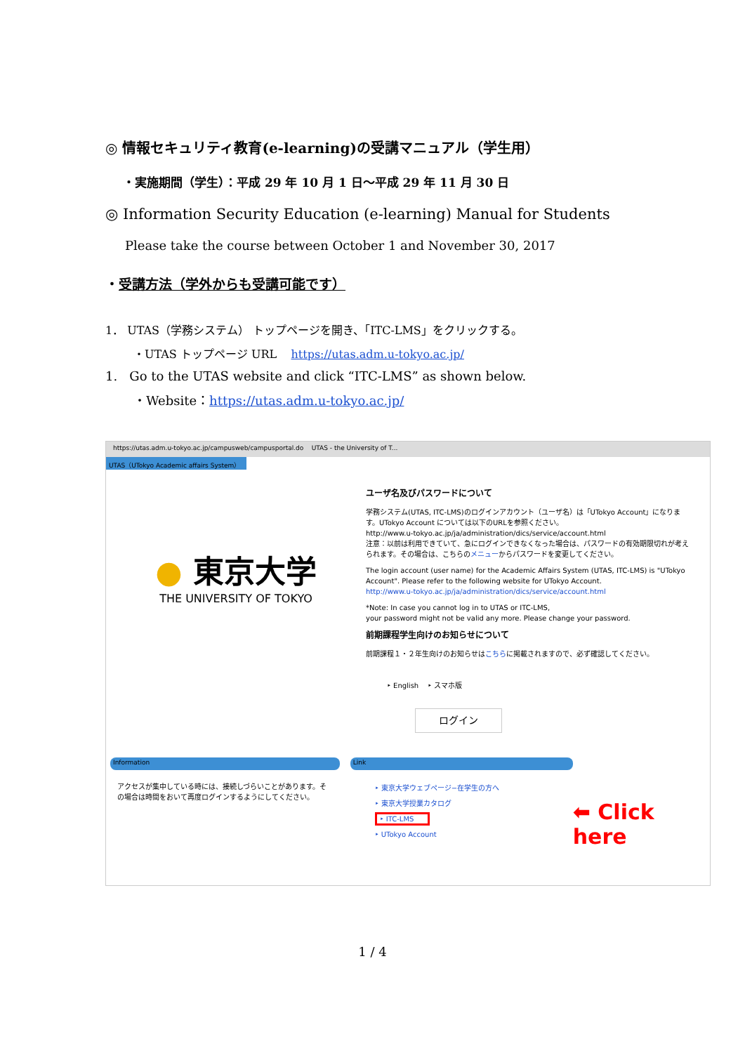◎ 情報セキュリティ教育(e-learning)の受講マニュアル（学生用）
・実施期間（学生）：平成 29 年 10 月 1 日～平成 29 年 11 月 30 日
◎ Information Security Education (e-learning) Manual for Students
Please take the course between October 1 and November 30, 2017
・受講方法（学外からも受講可能です）
1． UTAS（学務システム） トップページを開き、「ITC-LMS」をクリックする。
・UTAS トップページ URL https://utas.adm.u-tokyo.ac.jp/
1. Go to the UTAS website and click “ITC-LMS” as shown below.
・Website：https://utas.adm.u-tokyo.ac.jp/
https://utas.adm.u-tokyo.ac.jp/campusweb/campusportal.do UTAS - the University of T...
UTAS（UTokyo Academic affairs System）
● 東京大学
THE UNIVERSITY OF TOKYO
ユーザ名及びパスワードについて
学務システム(UTAS, ITC-LMS)のログインアカウント（ユーザ名）は「UTokyo Account」になります。UTokyo Account については以下のURLを参照ください。
http://www.u-tokyo.ac.jp/ja/administration/dics/service/account.html
注意：以前は利用できていて、急にログインできなくなった場合は、パスワードの有効期限切れが考えられます。その場合は、こちらのメニューからパスワードを変更してください。
The login account (user name) for the Academic Affairs System (UTAS, ITC-LMS) is "UTokyo Account". Please refer to the following website for UTokyo Account.
http://www.u-tokyo.ac.jp/ja/administration/dics/service/account.html
*Note: In case you cannot log in to UTAS or ITC-LMS,
your password might not be valid any more. Please change your password.
前期課程学生向けのお知らせについて
前期課程１・２年生向けのお知らせはこちらに掲載されますので、必ず確認してください。
‣ English ‣ スマホ版
ログイン
Information
アクセスが集中している時には、接続しづらいことがあります。その場合は時間をおいて再度ログインするようにしてください。
Link
‣ 東京大学ウェブページ−在学生の方へ
‣ 東京大学授業カタログ
‣ ITC-LMS
‣ UTokyo Account
⬅ Click here
1 / 4